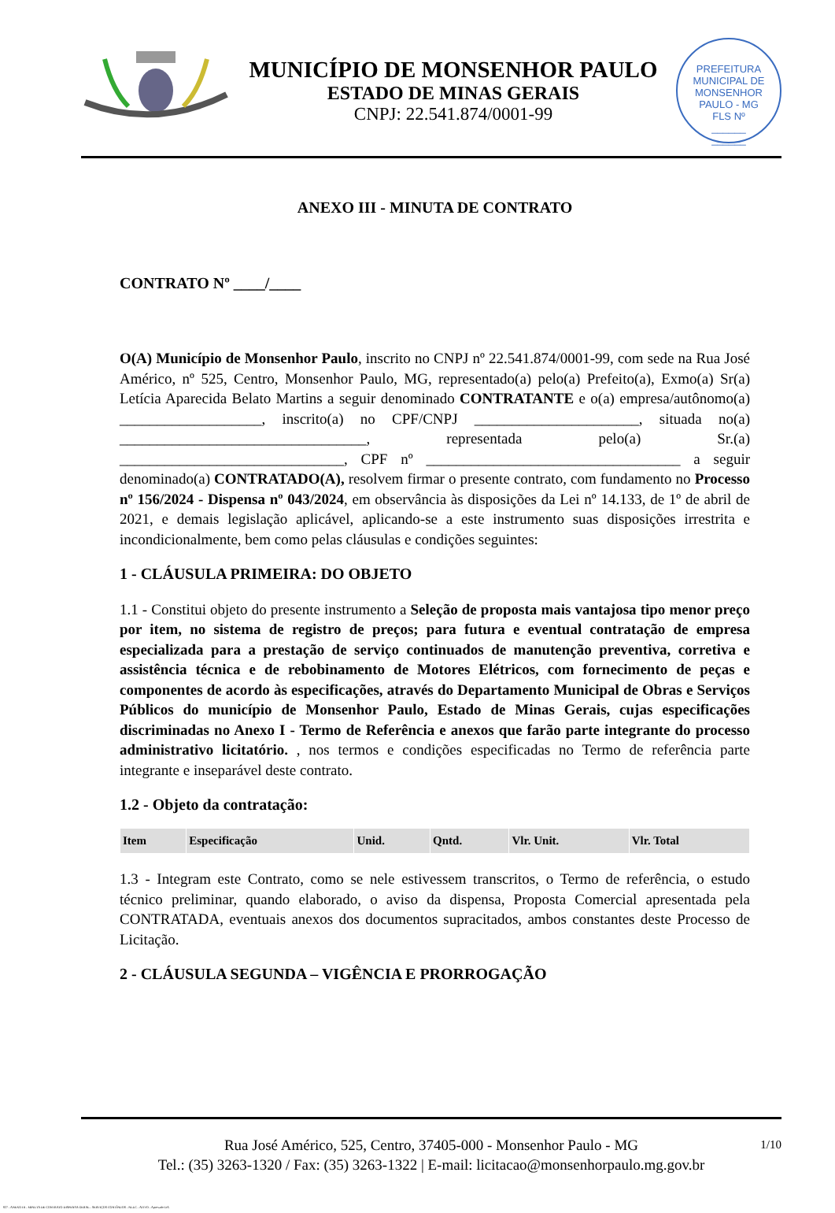MUNICÍPIO DE MONSENHOR PAULO
ESTADO DE MINAS GERAIS
CNPJ: 22.541.874/0001-99
PREFEITURA MUNICIPAL DE MONSENHOR PAULO - MG
FLS Nº
______
______
ANEXO III - MINUTA DE CONTRATO
CONTRATO Nº ____/____
O(A) Município de Monsenhor Paulo, inscrito no CNPJ nº 22.541.874/0001-99, com sede na Rua José Américo, nº 525, Centro, Monsenhor Paulo, MG, representado(a) pelo(a) Prefeito(a), Exmo(a) Sr(a) Letícia Aparecida Belato Martins a seguir denominado CONTRATANTE e o(a) empresa/autônomo(a) ___________________, inscrito(a) no CPF/CNPJ ______________________, situada no(a) _________________________________, representada pelo(a) Sr.(a) ______________________________, CPF nº __________________________________ a seguir denominado(a) CONTRATADO(A), resolvem firmar o presente contrato, com fundamento no Processo nº 156/2024 - Dispensa nº 043/2024, em observância às disposições da Lei nº 14.133, de 1º de abril de 2021, e demais legislação aplicável, aplicando-se a este instrumento suas disposições irrestrita e incondicionalmente, bem como pelas cláusulas e condições seguintes:
1 - CLÁUSULA PRIMEIRA: DO OBJETO
1.1 - Constitui objeto do presente instrumento a Seleção de proposta mais vantajosa tipo menor preço por item, no sistema de registro de preços; para futura e eventual contratação de empresa especializada para a prestação de serviço continuados de manutenção preventiva, corretiva e assistência técnica e de rebobinamento de Motores Elétricos, com fornecimento de peças e componentes de acordo às especificações, através do Departamento Municipal de Obras e Serviços Públicos do município de Monsenhor Paulo, Estado de Minas Gerais, cujas especificações discriminadas no Anexo I - Termo de Referência e anexos que farão parte integrante do processo administrativo licitatório. , nos termos e condições especificadas no Termo de referência parte integrante e inseparável deste contrato.
1.2 - Objeto da contratação:
| Item | Especificação | Unid. | Qntd. | Vlr. Unit. | Vlr. Total |
| --- | --- | --- | --- | --- | --- |
1.3 - Integram este Contrato, como se nele estivessem transcritos, o Termo de referência, o estudo técnico preliminar, quando elaborado, o aviso da dispensa, Proposta Comercial apresentada pela CONTRATADA, eventuais anexos dos documentos supracitados, ambos constantes deste Processo de Licitação.
2 - CLÁUSULA SEGUNDA – VIGÊNCIA E PRORROGAÇÃO
Rua José Américo, 525, Centro, 37405-000 - Monsenhor Paulo - MG
Tel.: (35) 3263-1320 / Fax: (35) 3263-1322 | E-mail: licitacao@monsenhorpaulo.mg.gov.br
1/10
827 - ANEXO III - MINUTA DE CONTRATO DISPENSA GERAL - SERVIÇOS CONTÍNUOS - NLLC - ATIVO - Aprovado DA